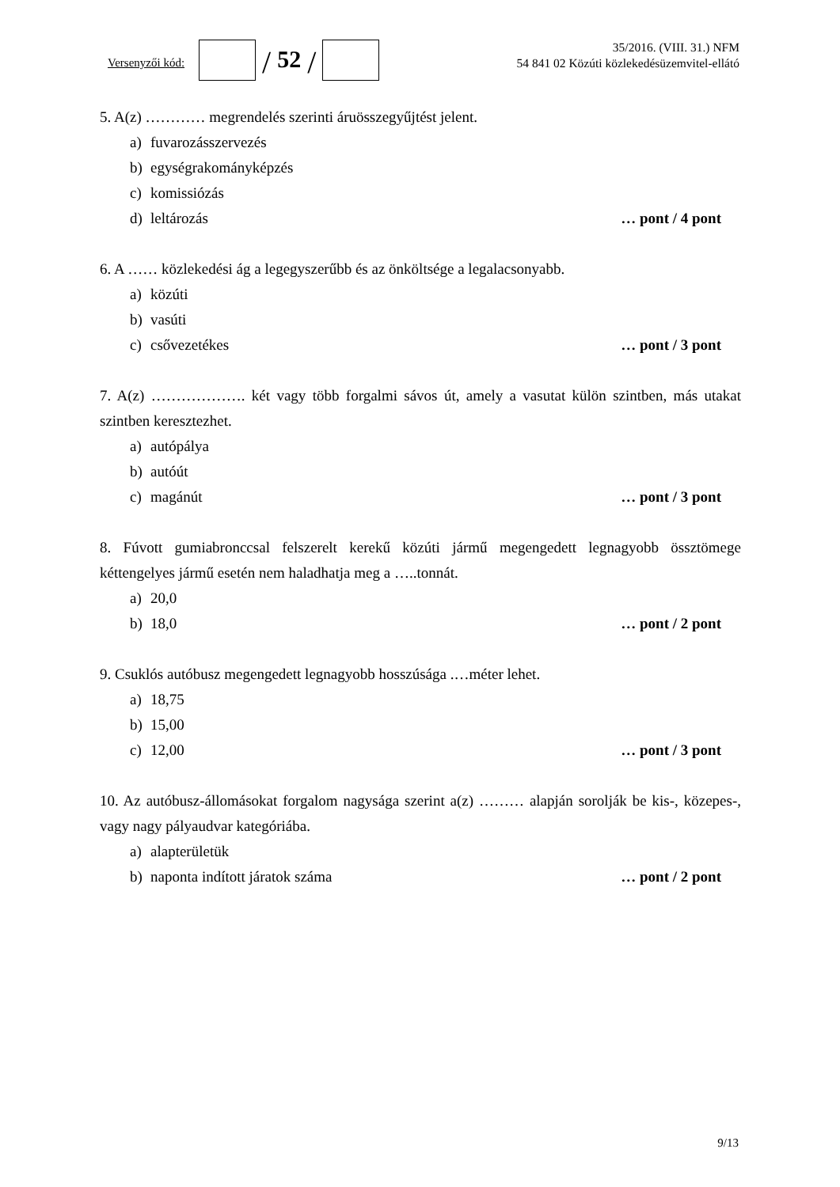Versenyzői kód:
/ 52 /
35/2016. (VIII. 31.) NFM
54 841 02 Közúti közlekedésüzemvitel-ellátó
5. A(z) ………… megrendelés szerinti áruösszegyűjtést jelent.
a) fuvarozásszervezés
b) egységrakományképzés
c) komissiózás
d) leltározás … pont / 4 pont
6. A …… közlekedési ág a legegyszerűbb és az önköltsége a legalacsonyabb.
a) közúti
b) vasúti
c) csővezetékes … pont / 3 pont
7. A(z) ………………. két vagy több forgalmi sávos út, amely a vasutat külön szintben, más utakat szintben keresztezhet.
a) autópálya
b) autóút
c) magánút … pont / 3 pont
8. Fúvott gumiabronccsal felszerelt kerekű közúti jármű megengedett legnagyobb össztömege kéttengelyes jármű esetén nem haladhatja meg a …..tonnát.
a) 20,0
b) 18,0 … pont / 2 pont
9. Csuklós autóbusz megengedett legnagyobb hosszúsága .…méter lehet.
a) 18,75
b) 15,00
c) 12,00 … pont / 3 pont
10. Az autóbusz-állomásokat forgalom nagysága szerint a(z) ……… alapján sorolják be kis-, közepes-, vagy nagy pályaudvar kategóriába.
a) alapterületük
b) naponta indított járatok száma … pont / 2 pont
9/13